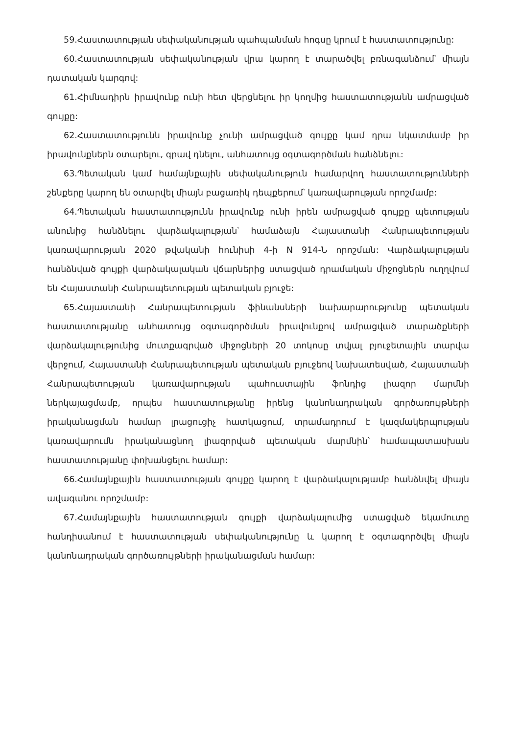59.Հաստատության սեփականության պահպանման հոգսը կրում է հաստատությունը:
60.Հաստատության սեփականության վրա կարող է տարածվել բռնագանձում՝ միայն դատական կարգով:
61.Հիմնադիրն իրավունք ունի հետ վերցնելու իր կողմից հաստատությանն ամրացված գույքը:
62.Հաստատությունն իրավունք չունի ամրացված գույքը կամ դրա նկատմամբ իր իրավունքներն օտարելու, գրավ դնելու, անհատույց օգտագործման հանձնելու:
63.Պետական կամ համայնքային սեփականություն համարվող հաստատությունների շենքերը կարող են օտարվել միայն բացառիկ դեպքերում՝ կառավարության որոշմամբ:
64.Պետական հաստատությունն իրավունք ունի իրեն ամրացված գույքը պետության անունից հանձնելու վարձակալության՝ համաձայն Հայաստանի Հանրապետության կառավարության 2020 թվականի հունիսի 4-ի N 914-Ն որոշման: Վարձակալության հանձնված գույքի վարձակալական վճարներից ստացված դրամական միջոցներն ուղղվում են Հայաստանի Հանրապետության պետական բյուջե:
65.Հայաստանի Հանրապետության ֆինանսների նախարարությունը պետական հաստատությանը անհատույց օգտագործման իրավունքով ամրացված տարածքների վարձակալությունից մուտքագրված միջոցների 20 տոկոսը տվյալ բյուջետային տարվա վերջում, Հայաստանի Հանրապետության պետական բյուջեով նախատեսված, Հայաստանի Հանրապետության կառավարության պահուստային ֆոնդից լիազոր մարմնի ներկայացմամբ, որպես հաստատությանը իրենց կանոնադրական գործառույթների իրականացման համար լրացուցիչ հատկացում, տրամադրում է կազմակերպության կառավարումն իրականացնող լիազորված պետական մարմնին՝ համապատասխան հաստատությանը փոխանցելու համար:
66.Համայնքային հաստատության գույքը կարող է վարձակալությամբ հանձնվել միայն ավագանու որոշմամբ:
67.Համայնքային հաստատության գույքի վարձակալումից ստացված եկամուտը հանդիսանում է հաստատության սեփականությունը և կարող է օգտագործվել միայն կանոնադրական գործառույթների իրականացման համար: